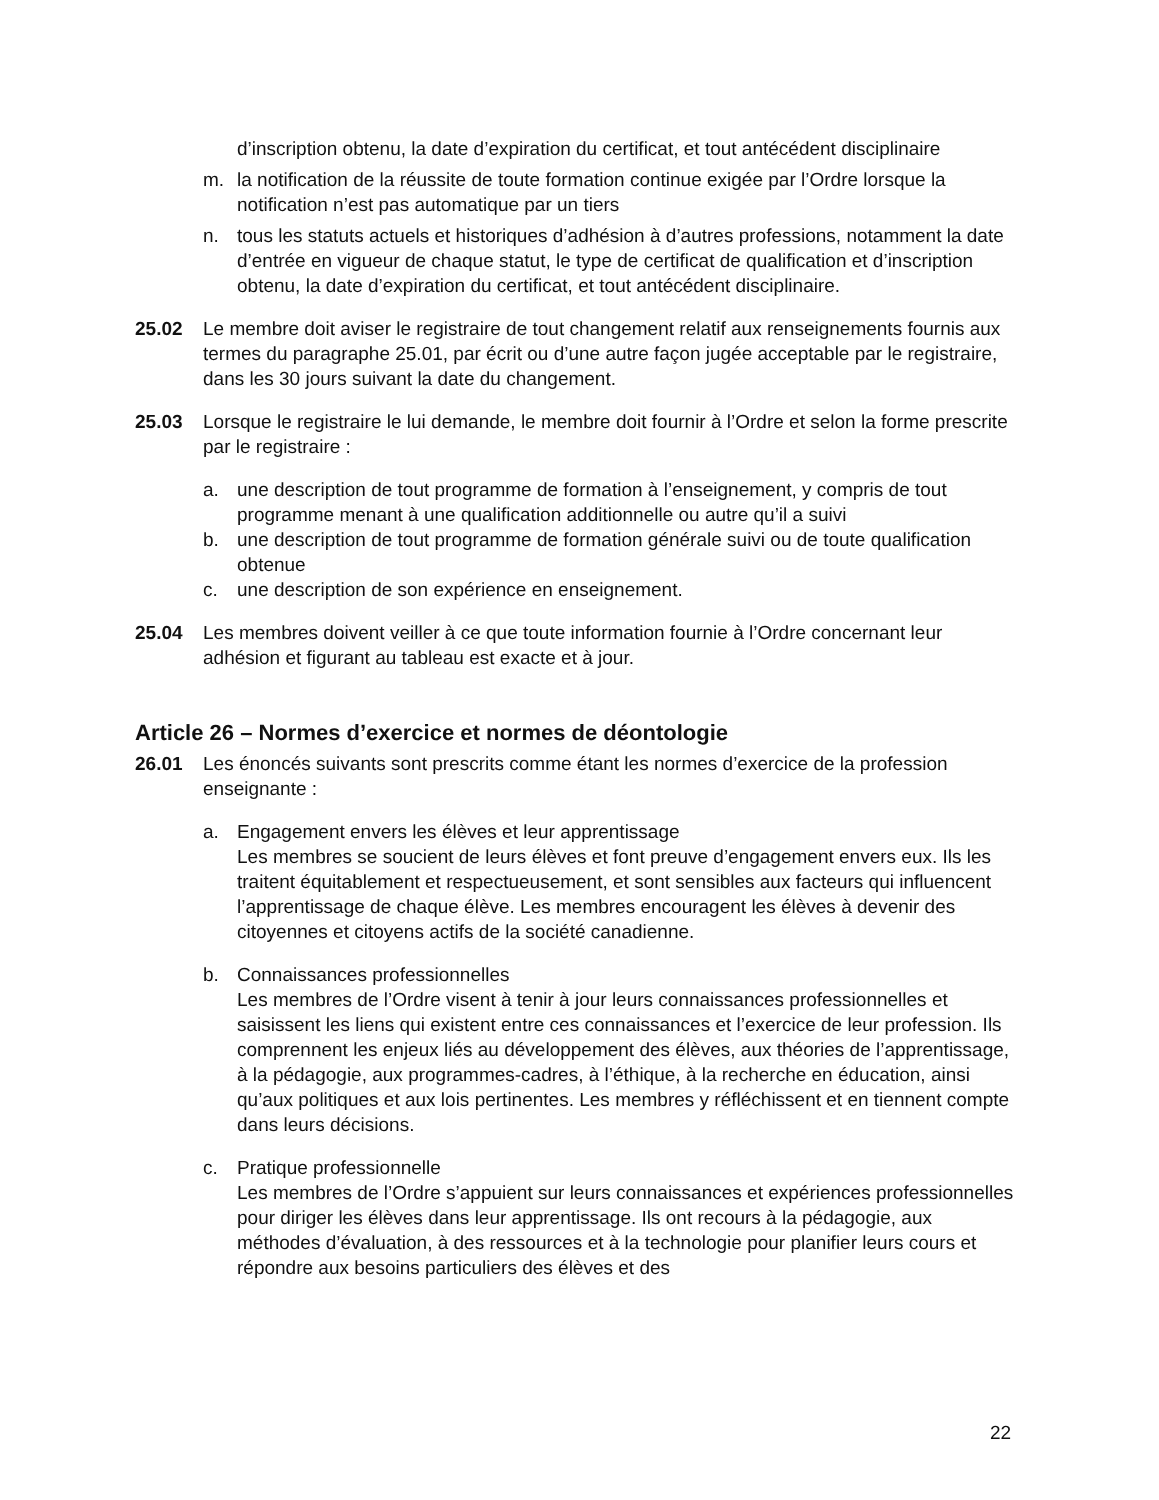d’inscription obtenu, la date d’expiration du certificat, et tout antécédent disciplinaire
m. la notification de la réussite de toute formation continue exigée par l’Ordre lorsque la notification n’est pas automatique par un tiers
n. tous les statuts actuels et historiques d’adhésion à d’autres professions, notamment la date d’entrée en vigueur de chaque statut, le type de certificat de qualification et d’inscription obtenu, la date d’expiration du certificat, et tout antécédent disciplinaire.
25.02 Le membre doit aviser le registraire de tout changement relatif aux renseignements fournis aux termes du paragraphe 25.01, par écrit ou d’une autre façon jugée acceptable par le registraire, dans les 30 jours suivant la date du changement.
25.03 Lorsque le registraire le lui demande, le membre doit fournir à l’Ordre et selon la forme prescrite par le registraire :
a. une description de tout programme de formation à l’enseignement, y compris de tout programme menant à une qualification additionnelle ou autre qu’il a suivi
b. une description de tout programme de formation générale suivi ou de toute qualification obtenue
c. une description de son expérience en enseignement.
25.04 Les membres doivent veiller à ce que toute information fournie à l’Ordre concernant leur adhésion et figurant au tableau est exacte et à jour.
Article 26 – Normes d’exercice et normes de déontologie
26.01 Les énoncés suivants sont prescrits comme étant les normes d’exercice de la profession enseignante :
a. Engagement envers les élèves et leur apprentissage
Les membres se soucient de leurs élèves et font preuve d’engagement envers eux. Ils les traitent équitablement et respectueusement, et sont sensibles aux facteurs qui influencent l’apprentissage de chaque élève. Les membres encouragent les élèves à devenir des citoyennes et citoyens actifs de la société canadienne.
b. Connaissances professionnelles
Les membres de l’Ordre visent à tenir à jour leurs connaissances professionnelles et saisissent les liens qui existent entre ces connaissances et l’exercice de leur profession. Ils comprennent les enjeux liés au développement des élèves, aux théories de l’apprentissage, à la pédagogie, aux programmes-cadres, à l’éthique, à la recherche en éducation, ainsi qu’aux politiques et aux lois pertinentes. Les membres y réfléchissent et en tiennent compte dans leurs décisions.
c. Pratique professionnelle
Les membres de l’Ordre s’appuient sur leurs connaissances et expériences professionnelles pour diriger les élèves dans leur apprentissage. Ils ont recours à la pédagogie, aux méthodes d’évaluation, à des ressources et à la technologie pour planifier leurs cours et répondre aux besoins particuliers des élèves et des
22